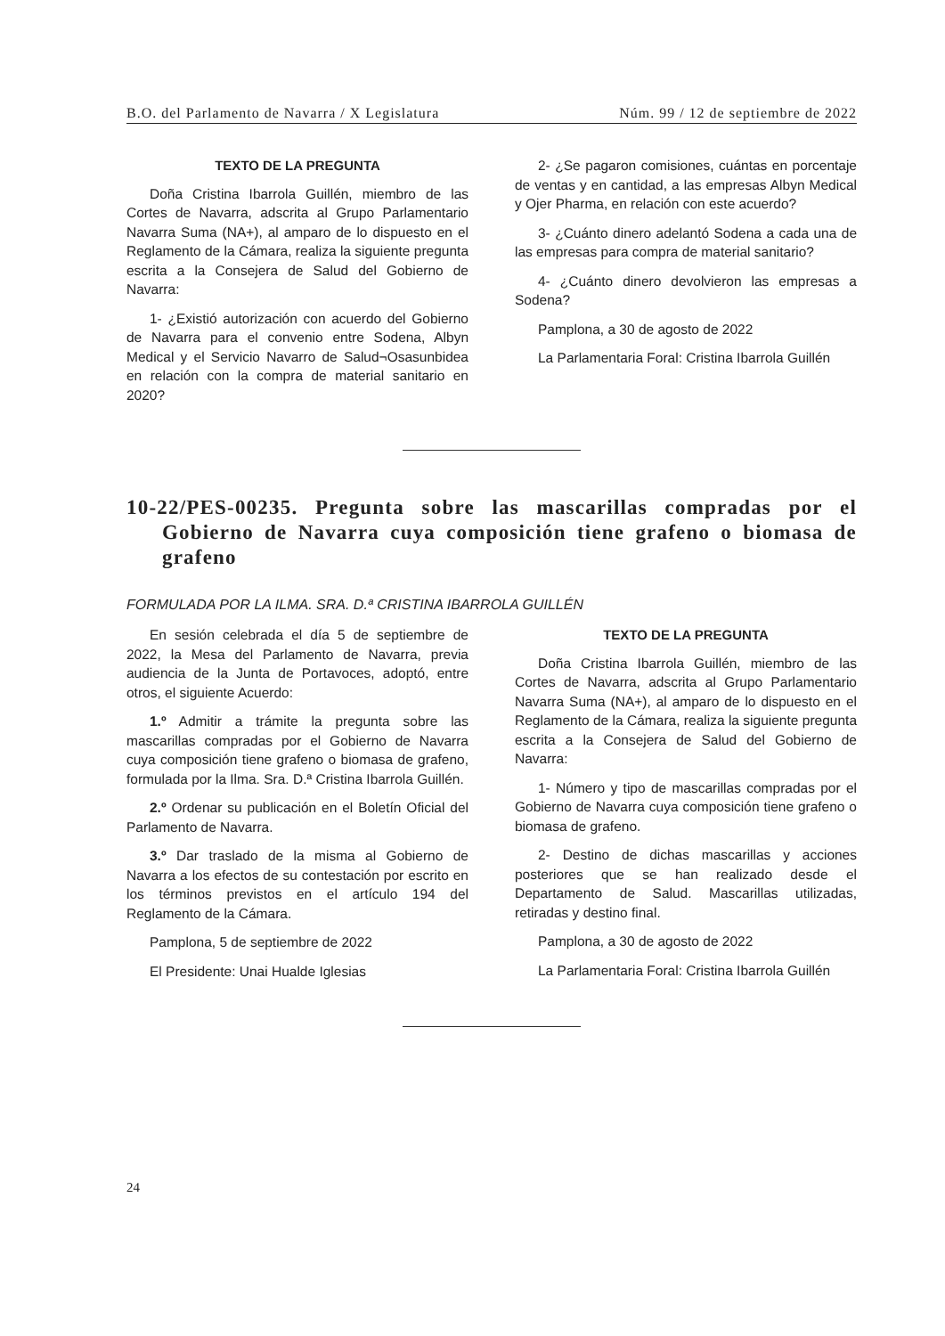B.O. del Parlamento de Navarra / X Legislatura Núm. 99 / 12 de septiembre de 2022
TEXTO DE LA PREGUNTA
Doña Cristina Ibarrola Guillén, miembro de las Cortes de Navarra, adscrita al Grupo Parlamentario Navarra Suma (NA+), al amparo de lo dispuesto en el Reglamento de la Cámara, realiza la siguiente pregunta escrita a la Consejera de Salud del Gobierno de Navarra:
1- ¿Existió autorización con acuerdo del Gobierno de Navarra para el convenio entre Sodena, Albyn Medical y el Servicio Navarro de Salud¬Osasunbidea en relación con la compra de material sanitario en 2020?
2- ¿Se pagaron comisiones, cuántas en porcentaje de ventas y en cantidad, a las empresas Albyn Medical y Ojer Pharma, en relación con este acuerdo?
3- ¿Cuánto dinero adelantó Sodena a cada una de las empresas para compra de material sanitario?
4- ¿Cuánto dinero devolvieron las empresas a Sodena?
Pamplona, a 30 de agosto de 2022
La Parlamentaria Foral: Cristina Ibarrola Guillén
10-22/PES-00235. Pregunta sobre las mascarillas compradas por el Gobierno de Navarra cuya composición tiene grafeno o biomasa de grafeno
FORMULADA POR LA ILMA. SRA. D.ª CRISTINA IBARROLA GUILLÉN
En sesión celebrada el día 5 de septiembre de 2022, la Mesa del Parlamento de Navarra, previa audiencia de la Junta de Portavoces, adoptó, entre otros, el siguiente Acuerdo:
1.º Admitir a trámite la pregunta sobre las mascarillas compradas por el Gobierno de Navarra cuya composición tiene grafeno o biomasa de grafeno, formulada por la Ilma. Sra. D.ª Cristina Ibarrola Guillén.
2.º Ordenar su publicación en el Boletín Oficial del Parlamento de Navarra.
3.º Dar traslado de la misma al Gobierno de Navarra a los efectos de su contestación por escrito en los términos previstos en el artículo 194 del Reglamento de la Cámara.
Pamplona, 5 de septiembre de 2022
El Presidente: Unai Hualde Iglesias
TEXTO DE LA PREGUNTA
Doña Cristina Ibarrola Guillén, miembro de las Cortes de Navarra, adscrita al Grupo Parlamentario Navarra Suma (NA+), al amparo de lo dispuesto en el Reglamento de la Cámara, realiza la siguiente pregunta escrita a la Consejera de Salud del Gobierno de Navarra:
1- Número y tipo de mascarillas compradas por el Gobierno de Navarra cuya composición tiene grafeno o biomasa de grafeno.
2- Destino de dichas mascarillas y acciones posteriores que se han realizado desde el Departamento de Salud. Mascarillas utilizadas, retiradas y destino final.
Pamplona, a 30 de agosto de 2022
La Parlamentaria Foral: Cristina Ibarrola Guillén
24